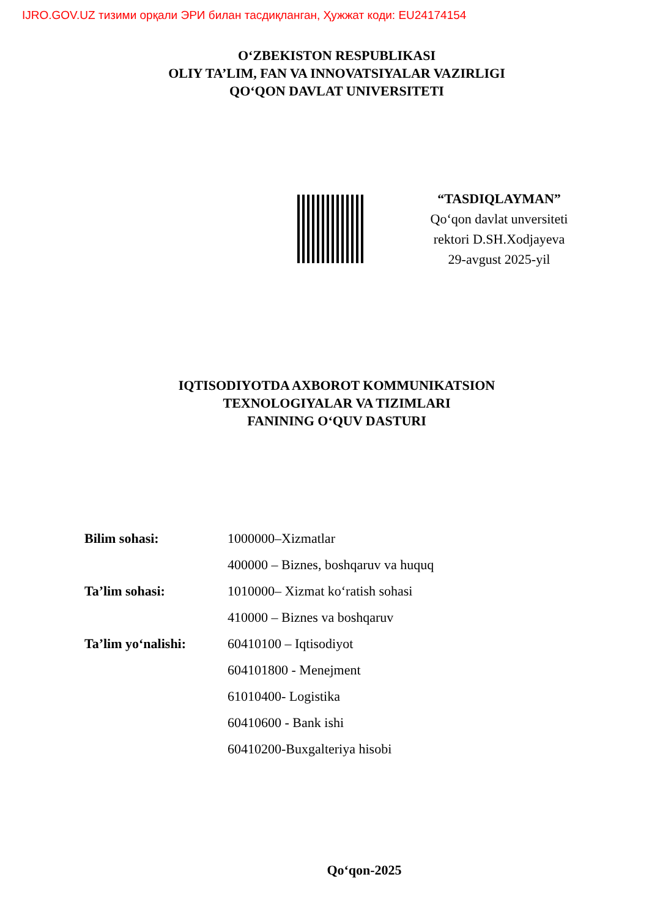IJRO.GOV.UZ тизими орқали ЭРИ билан тасдиқланган, Ҳужжат коди: EU24174154
O‘ZBEKISTON RESPUBLIKASI
OLIY TA’LIM, FAN VA INNOVATSIYALAR VAZIRLIGI
QO‘QON DAVLAT UNIVERSITETI
“TASDIQLAYMAN”
Qo‘qon davlat unversiteti
rektori D.SH.Xodjayeva
29-avgust 2025-yil
IQTISODIYOTDA AXBOROT KOMMUNIKATSION
TEXNOLOGIYALAR VA TIZIMLARI
FANINING O‘QUV DASTURI
| Bilim sohasi: | 1000000–Xizmatlar |
| | 400000 – Biznes, boshqaruv va huquq |
| Ta’lim sohasi: | 1010000– Xizmat ko‘ratish sohasi |
| | 410000 – Biznes va boshqaruv |
| Ta’lim yo‘nalishi: | 60410100 – Iqtisodiyot |
| | 604101800 - Menejment |
| | 61010400- Logistika |
| | 60410600 - Bank ishi |
| | 60410200-Buxgalteriya hisobi |
Qo‘qon-2025